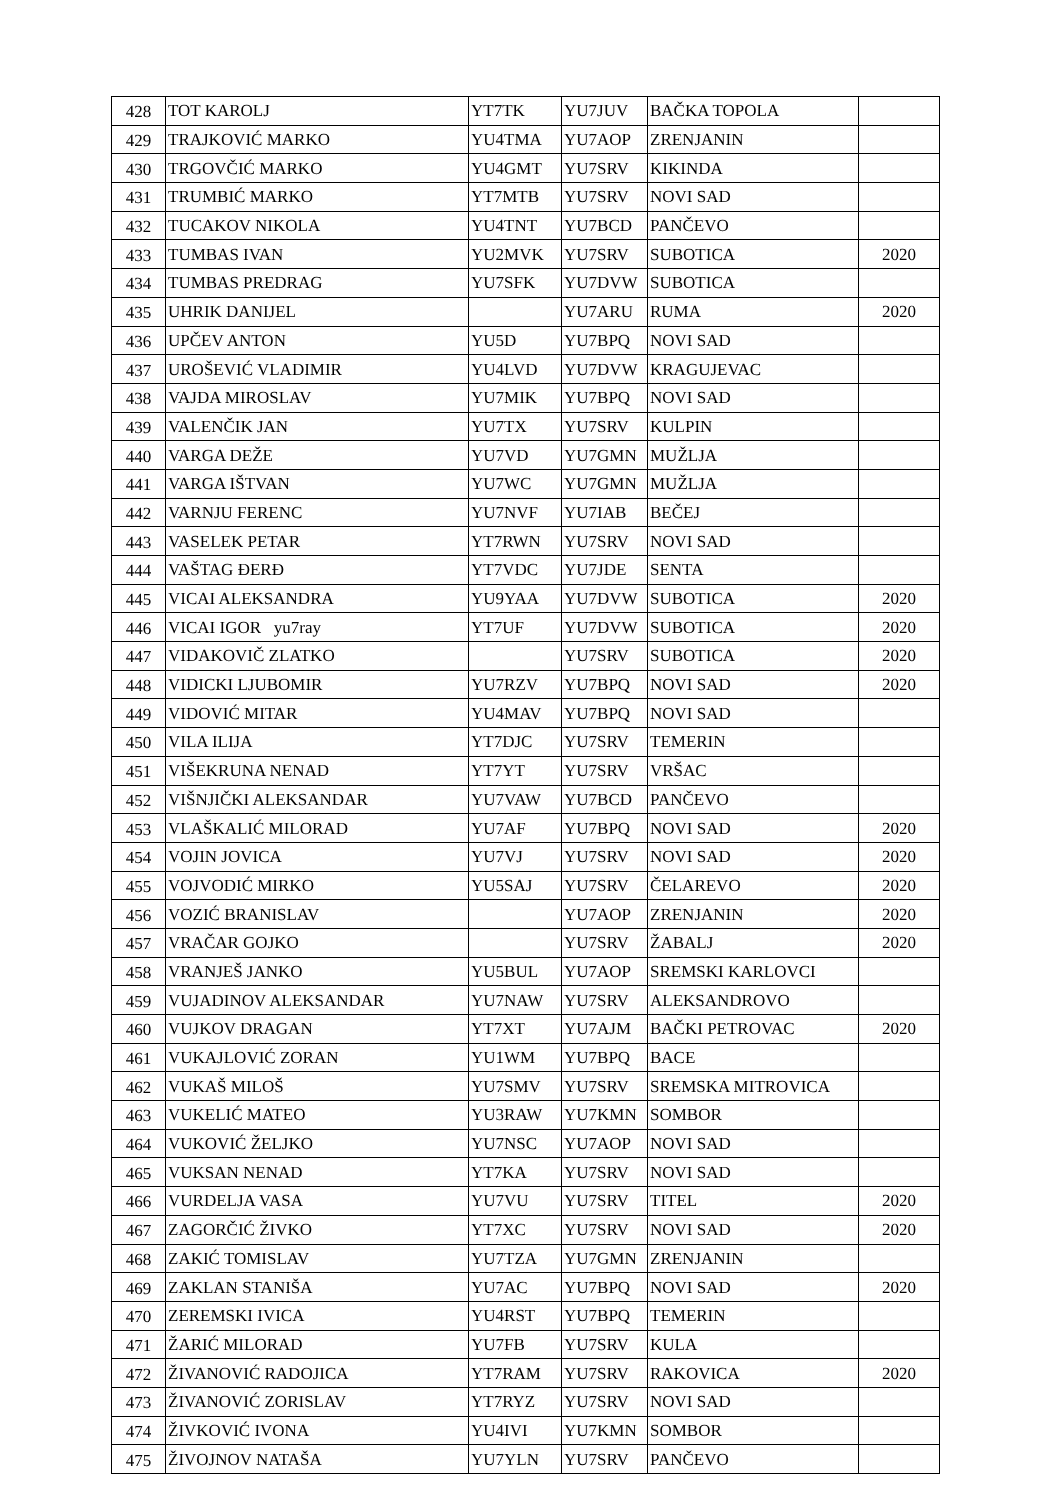| 428 | TOT KAROLJ | YT7TK | YU7JUV | BAČKA TOPOLA | |
| 429 | TRAJKOVIĆ MARKO | YU4TMA | YU7AOP | ZRENJANIN | |
| 430 | TRGOVČIĆ MARKO | YU4GMT | YU7SRV | KIKINDA | |
| 431 | TRUMBIĆ MARKO | YT7MTB | YU7SRV | NOVI SAD | |
| 432 | TUCAKOV NIKOLA | YU4TNT | YU7BCD | PANČEVO | |
| 433 | TUMBAS IVAN | YU2MVK | YU7SRV | SUBOTICA | 2020 |
| 434 | TUMBAS PREDRAG | YU7SFK | YU7DVW | SUBOTICA | |
| 435 | UHRIK DANIJEL | | YU7ARU | RUMA | 2020 |
| 436 | UPČEV ANTON | YU5D | YU7BPQ | NOVI SAD | |
| 437 | UROŠEVIĆ VLADIMIR | YU4LVD | YU7DVW | KRAGUJEVAC | |
| 438 | VAJDA MIROSLAV | YU7MIK | YU7BPQ | NOVI SAD | |
| 439 | VALENČIK JAN | YU7TX | YU7SRV | KULPIN | |
| 440 | VARGA DEŽE | YU7VD | YU7GMN | MUŽLJA | |
| 441 | VARGA IŠTVAN | YU7WC | YU7GMN | MUŽLJA | |
| 442 | VARNJU FERENC | YU7NVF | YU7IAB | BEČEJ | |
| 443 | VASELEK PETAR | YT7RWN | YU7SRV | NOVI SAD | |
| 444 | VAŠTAG ĐERĐ | YT7VDC | YU7JDE | SENTA | |
| 445 | VICAI ALEKSANDRA | YU9YAA | YU7DVW | SUBOTICA | 2020 |
| 446 | VICAI IGOR yu7ray | YT7UF | YU7DVW | SUBOTICA | 2020 |
| 447 | VIDAKOVIČ ZLATKO | | YU7SRV | SUBOTICA | 2020 |
| 448 | VIDICKI LJUBOMIR | YU7RZV | YU7BPQ | NOVI SAD | 2020 |
| 449 | VIDOVIĆ MITAR | YU4MAV | YU7BPQ | NOVI SAD | |
| 450 | VILA ILIJA | YT7DJC | YU7SRV | TEMERIN | |
| 451 | VIŠEKRUNA NENAD | YT7YT | YU7SRV | VRŠAC | |
| 452 | VIŠNJIČKI ALEKSANDAR | YU7VAW | YU7BCD | PANČEVO | |
| 453 | VLAŠKALIĆ MILORAD | YU7AF | YU7BPQ | NOVI SAD | 2020 |
| 454 | VOJIN JOVICA | YU7VJ | YU7SRV | NOVI SAD | 2020 |
| 455 | VOJVODIĆ MIRKO | YU5SAJ | YU7SRV | ČELAREVO | 2020 |
| 456 | VOZIĆ BRANISLAV | | YU7AOP | ZRENJANIN | 2020 |
| 457 | VRAČAR GOJKO | | YU7SRV | ŽABALJ | 2020 |
| 458 | VRANJEŠ JANKO | YU5BUL | YU7AOP | SREMSKI KARLOVCI | |
| 459 | VUJADINOV ALEKSANDAR | YU7NAW | YU7SRV | ALEKSANDROVO | |
| 460 | VUJKOV DRAGAN | YT7XT | YU7AJM | BAČKI PETROVAC | 2020 |
| 461 | VUKAJLOVIĆ ZORAN | YU1WM | YU7BPQ | BACE | |
| 462 | VUKAŠ MILOŠ | YU7SMV | YU7SRV | SREMSKA MITROVICA | |
| 463 | VUKELIĆ MATEO | YU3RAW | YU7KMN | SOMBOR | |
| 464 | VUKOVIĆ ŽELJKO | YU7NSC | YU7AOP | NOVI SAD | |
| 465 | VUKSAN NENAD | YT7KA | YU7SRV | NOVI SAD | |
| 466 | VURDELJA VASA | YU7VU | YU7SRV | TITEL | 2020 |
| 467 | ZAGORČIĆ ŽIVKO | YT7XC | YU7SRV | NOVI SAD | 2020 |
| 468 | ZAKIĆ TOMISLAV | YU7TZA | YU7GMN | ZRENJANIN | |
| 469 | ZAKLAN STANIŠA | YU7AC | YU7BPQ | NOVI SAD | 2020 |
| 470 | ZEREMSKI IVICA | YU4RST | YU7BPQ | TEMERIN | |
| 471 | ŽARIĆ MILORAD | YU7FB | YU7SRV | KULA | |
| 472 | ŽIVANOVIĆ RADOJICA | YT7RAM | YU7SRV | RAKOVICA | 2020 |
| 473 | ŽIVANOVIĆ ZORISLAV | YT7RYZ | YU7SRV | NOVI SAD | |
| 474 | ŽIVKOVIĆ IVONA | YU4IVI | YU7KMN | SOMBOR | |
| 475 | ŽIVOJNOV NATAŠA | YU7YLN | YU7SRV | PANČEVO | |